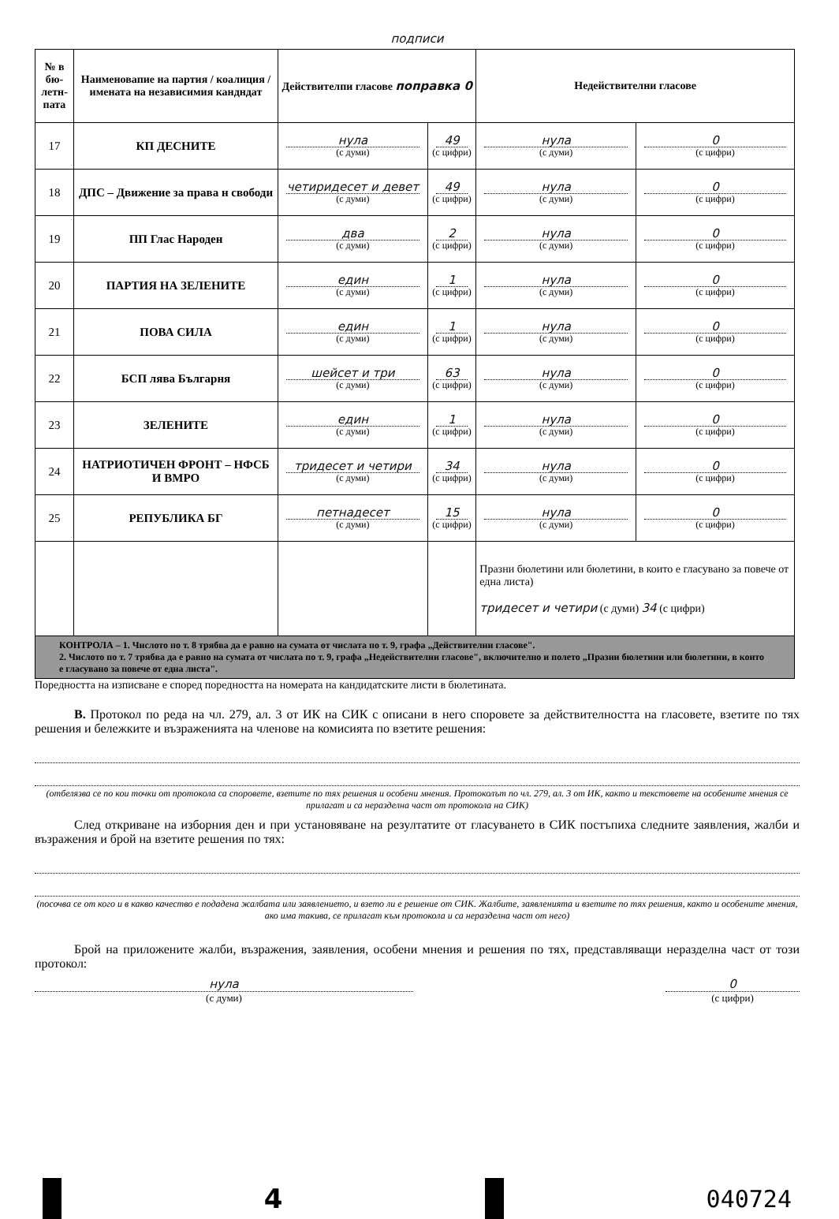подписи
| № в бю-летн-пата | Наименовапие на партия / коалиция / имената на независимия кандндат | Действителпи гласове поправка 0 | | Недействителни гласове | |
| --- | --- | --- | --- | --- | --- |
| 17 | КП ДЕСНИТЕ | нула (с думи) | 49 (с цифри) | нула (с думи) | 0 (с цифри) |
| 18 | ДПС – Движение за права н свободи | четиридесет и девет (с думи) | 49 (с цифри) | нула (с думи) | 0 (с цифри) |
| 19 | ПП Глас Народен | два (с думи) | 2 (с цифри) | нула (с думи) | 0 (с цифри) |
| 20 | ПАРТИЯ НА ЗЕЛЕНИТЕ | един (с думи) | 1 (с цифри) | нула (с думи) | 0 (с цифри) |
| 21 | ПОВА СИЛА | един (с думи) | 1 (с цифри) | нула (с думи) | 0 (с цифри) |
| 22 | БСП лява Българня | шейсет и три (с думи) | 63 (с цифри) | нула (с думи) | 0 (с цифри) |
| 23 | ЗЕЛЕНИТЕ | един (с думи) | 1 (с цифри) | нула (с думи) | 0 (с цифри) |
| 24 | НАТРИОТИЧЕН ФРОНТ – НФСБ И ВМРО | тридесет и четири (с думи) | 34 (с цифри) | нула (с думи) | 0 (с цифри) |
| 25 | РЕПУБЛИКА БГ | петнадесет (с думи) | 15 (с цифри) | нула (с думи) | 0 (с цифри) |
| | | | | Празни бюлетини или бюлетини, в които е гласувано за повече от една листа) тридесет и четири (с думи) 34 (с цифри) | |
| КОНТРОЛА – 1. Числото по т. 8 трябва да е равно на сумата от числата по т. 9, графа „Действителни гласове". 2. Числото по т. 7 трябва да е равно на сумата от числата по т. 9, графа „Недействителни гласове", включително и полето „Празни бюлетини или бюлетини, в които е гласувано за повече от една листа". | | | | | |
Поредността на изписване е според поредността на номерата на кандидатските листи в бюлетината.
В. Протокол по реда на чл. 279, ал. 3 от ИК на СИК с описани в него споровете за действителността на гласовете, взетите по тях решения и бележките и възраженията на членове на комисията по взетите решения:
(отбелязва се по кои точки от протокола са споровете, взетите по тях решения и особени мнения. Протоколът по чл. 279, ал. 3 от ИК, както и текстовете на особените мнения се прилагат и са неразделна част от протокола на СИК)
След откриване на изборния ден и при установяване на резултатите от гласуването в СИК постъпиха следните заявления, жалби и възражения и брой на взетите решения по тях:
(посочва се от кого и в какво качество е подадена жалбата или заявлението, и взето ли е решение от СИК. Жалбите, заявленията и взетите по тях решения, както и особените мнения, ако има такива, се прилагат към протокола и са неразделна част от него)
Брой на приложените жалби, възражения, заявления, особени мнения и решения по тях, представляващи неразделна част от този протокол:
нула
(с думи)
0
(с цифри)
4 040724